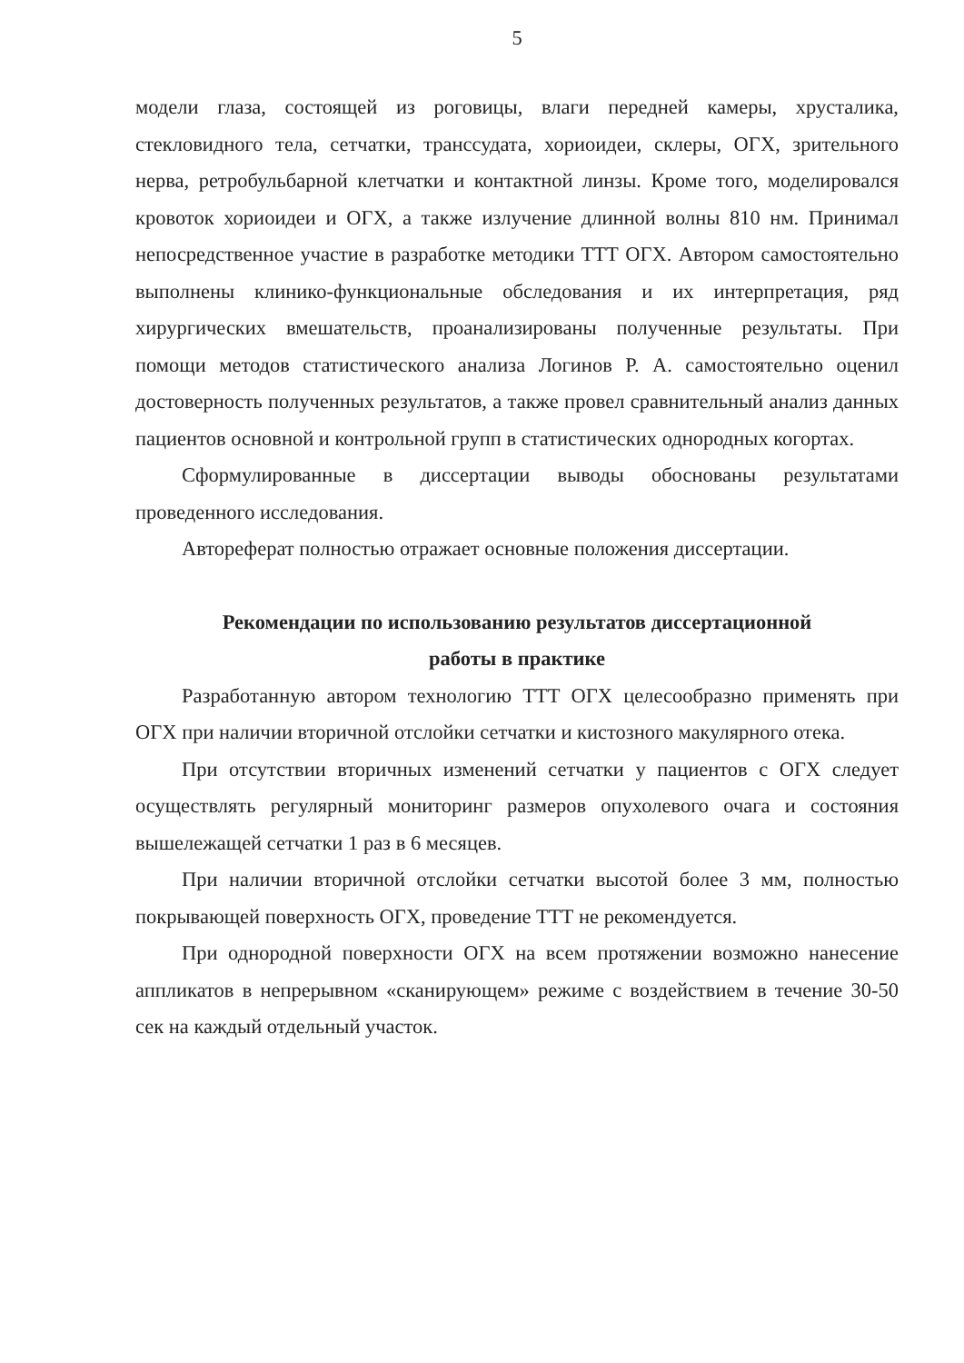5
модели глаза, состоящей из роговицы, влаги передней камеры, хрусталика, стекловидного тела, сетчатки, транссудата, хориоидеи, склеры, ОГХ, зрительного нерва, ретробульбарной клетчатки и контактной линзы. Кроме того, моделировался кровоток хориоидеи и ОГХ, а также излучение длинной волны 810 нм. Принимал непосредственное участие в разработке методики ТТТ ОГХ. Автором самостоятельно выполнены клинико-функциональные обследования и их интерпретация, ряд хирургических вмешательств, проанализированы полученные результаты. При помощи методов статистического анализа Логинов Р. А. самостоятельно оценил достоверность полученных результатов, а также провел сравнительный анализ данных пациентов основной и контрольной групп в статистических однородных когортах.
Сформулированные в диссертации выводы обоснованы результатами проведенного исследования.
Автореферат полностью отражает основные положения диссертации.
Рекомендации по использованию результатов диссертационной
работы в практике
Разработанную автором технологию ТТТ ОГХ целесообразно применять при ОГХ при наличии вторичной отслойки сетчатки и кистозного макулярного отека.
При отсутствии вторичных изменений сетчатки у пациентов с ОГХ следует осуществлять регулярный мониторинг размеров опухолевого очага и состояния вышележащей сетчатки 1 раз в 6 месяцев.
При наличии вторичной отслойки сетчатки высотой более 3 мм, полностью покрывающей поверхность ОГХ, проведение ТТТ не рекомендуется.
При однородной поверхности ОГХ на всем протяжении возможно нанесение аппликатов в непрерывном «сканирующем» режиме с воздействием в течение 30-50 сек на каждый отдельный участок.